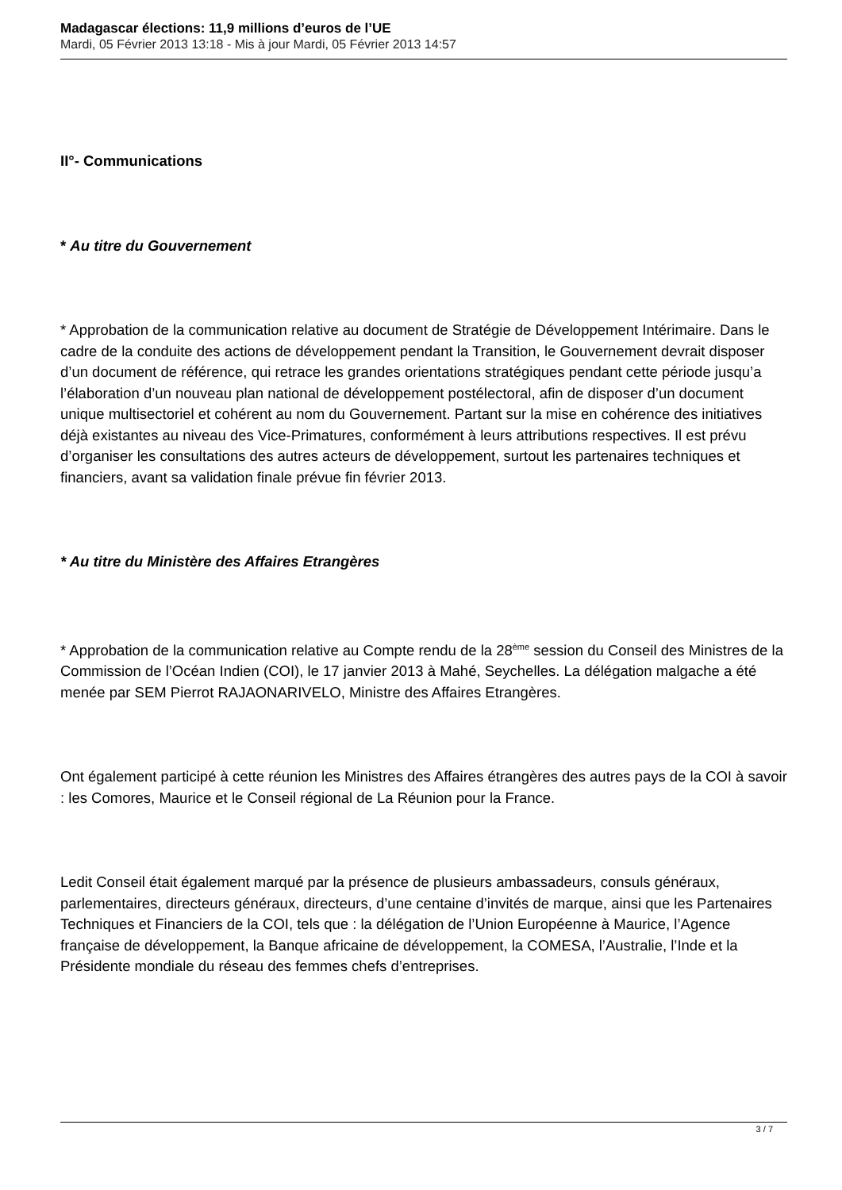Madagascar élections: 11,9 millions d’euros de l’UE
Mardi, 05 Février 2013 13:18 - Mis à jour Mardi, 05 Février 2013 14:57
II°- Communications
* Au titre du Gouvernement
* Approbation de la communication relative au document de Stratégie de Développement Intérimaire. Dans le cadre de la conduite des actions de développement pendant la Transition, le Gouvernement devrait disposer d’un document de référence, qui retrace les grandes orientations stratégiques pendant cette période jusqu’a l’élaboration d’un nouveau plan national de développement postélectoral, afin de disposer d’un document unique multisectoriel et cohérent au nom du Gouvernement. Partant sur la mise en cohérence des initiatives déjà existantes au niveau des Vice-Primatures, conformément à leurs attributions respectives. Il est prévu d’organiser les consultations des autres acteurs de développement, surtout les partenaires techniques et financiers, avant sa validation finale prévue fin février 2013.
* Au titre du Ministère des Affaires Etrangères
* Approbation de la communication relative au Compte rendu de la 28<sup>ème</sup> session du Conseil des Ministres de la Commission de l’Océan Indien (COI), le 17 janvier 2013 à Mahé, Seychelles. La délégation malgache a été menée par SEM Pierrot RAJAONARIVELO, Ministre des Affaires Etrangères.
Ont également participé à cette réunion les Ministres des Affaires étrangères des autres pays de la COI à savoir : les Comores, Maurice et le Conseil régional de La Réunion pour la France.
Ledit Conseil était également marqué par la présence de plusieurs ambassadeurs, consuls généraux, parlementaires, directeurs généraux, directeurs, d’une centaine d’invités de marque, ainsi que les Partenaires Techniques et Financiers de la COI, tels que : la délégation de l’Union Européenne à Maurice, l’Agence française de développement, la Banque africaine de développement, la COMESA, l’Australie, l’Inde et la Présidente mondiale du réseau des femmes chefs d’entreprises.
3 / 7